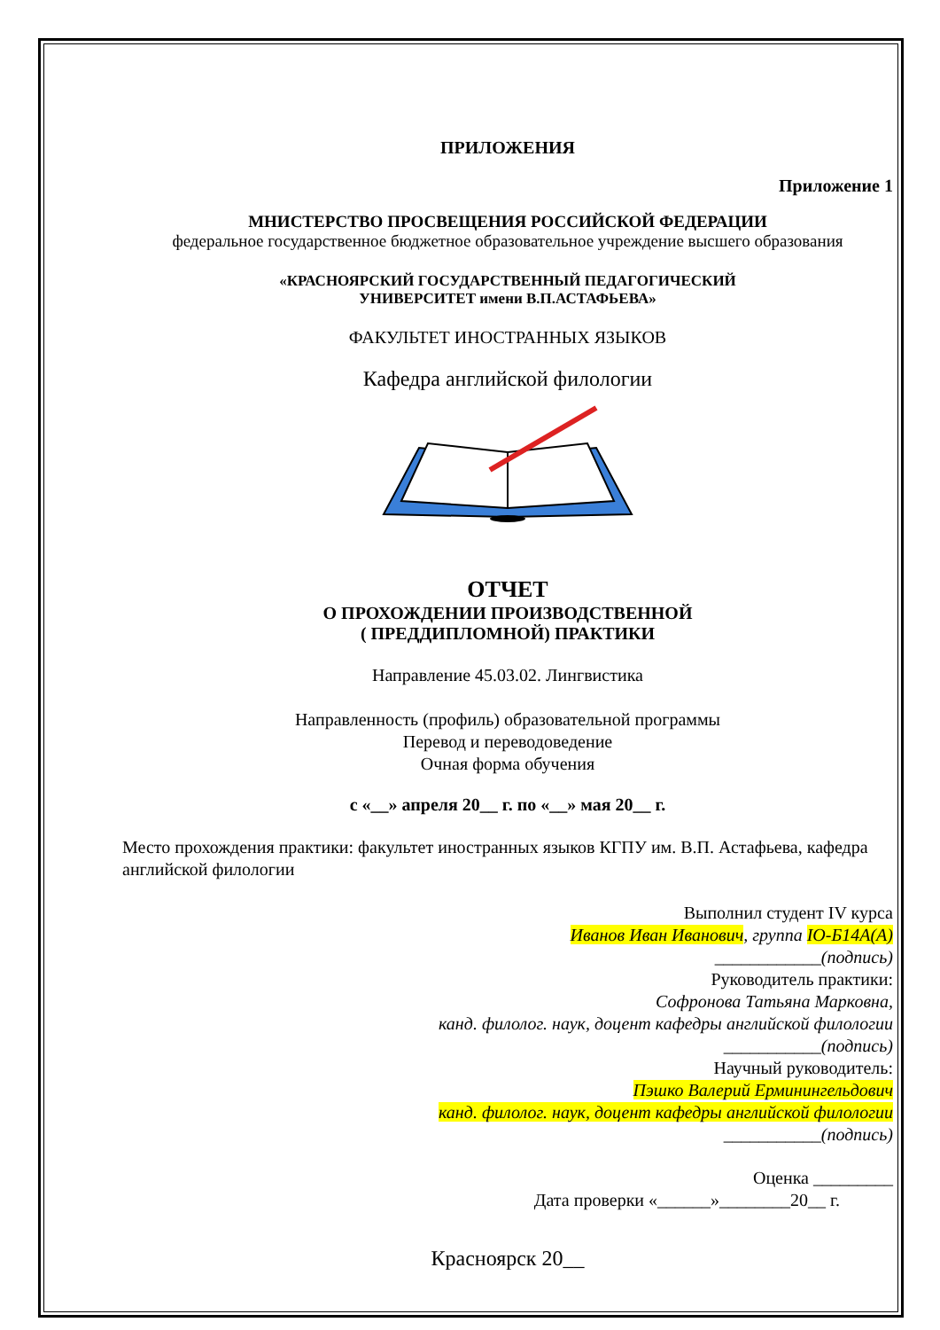ПРИЛОЖЕНИЯ
Приложение 1
МНИСТЕРСТВО ПРОСВЕЩЕНИЯ РОССИЙСКОЙ ФЕДЕРАЦИИ
федеральное государственное бюджетное образовательное учреждение высшего образования
«КРАСНОЯРСКИЙ ГОСУДАРСТВЕННЫЙ ПЕДАГОГИЧЕСКИЙ
УНИВЕРСИТЕТ имени В.П.АСТАФЬЕВА»
ФАКУЛЬТЕТ ИНОСТРАННЫХ ЯЗЫКОВ
Кафедра английской филологии
ОТЧЕТ
О ПРОХОЖДЕНИИ ПРОИЗВОДСТВЕННОЙ
( ПРЕДДИПЛОМНОЙ) ПРАКТИКИ
Направление 45.03.02. Лингвистика
Направленность (профиль) образовательной программы
Перевод и переводоведение
Очная форма обучения
с «__» апреля 20__ г. по «__» мая 20__ г.
Место прохождения практики: факультет иностранных языков КГПУ им. В.П. Астафьева, кафедра английской филологии
Выполнил студент IV курса
Иванов Иван Иванович, группа ІО-Б14А(А)
____________(подпись)
Руководитель практики:
Софронова Татьяна Марковна,
канд. филолог. наук, доцент кафедры английской филологии
___________(подпись)
Научный руководитель:
Пэшко Валерий Ерминингельдович
канд. филолог. наук, доцент кафедры английской филологии
___________(подпись)
Оценка _________
Дата проверки «______»________20__ г.
Красноярск 20__